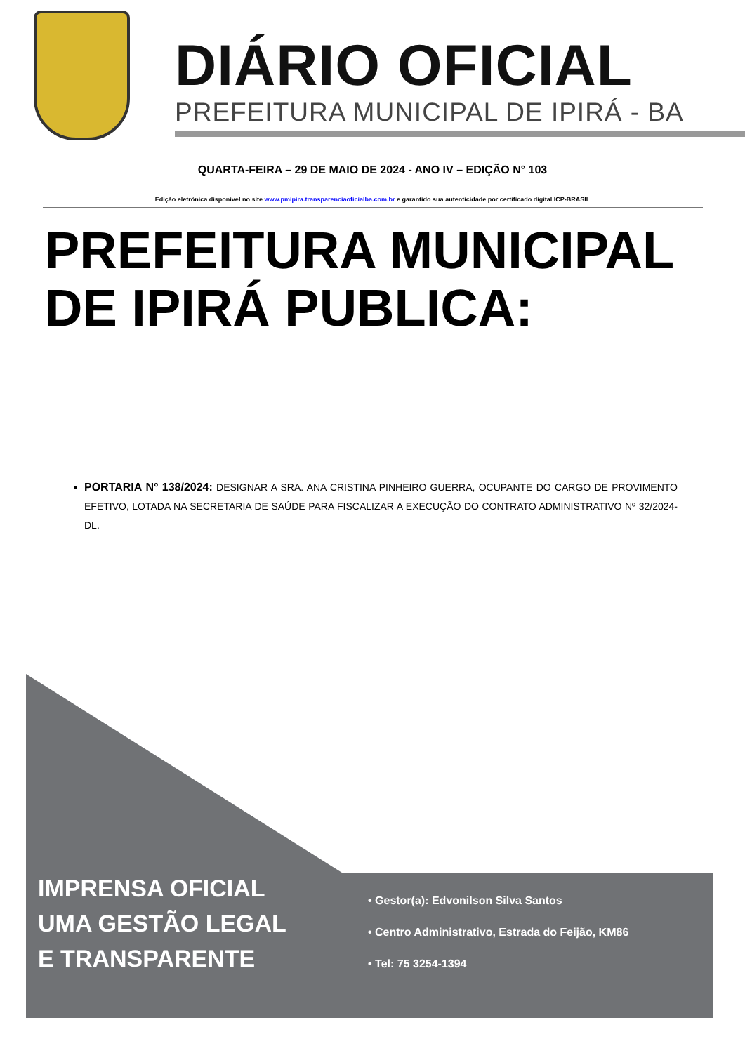DIÁRIO OFICIAL
PREFEITURA MUNICIPAL DE IPIRÁ - BA
QUARTA-FEIRA – 29 DE MAIO DE 2024 - ANO IV – EDIÇÃO N° 103
Edição eletrônica disponível no site www.pmipira.transparenciaoficialba.com.br e garantido sua autenticidade por certificado digital ICP-BRASIL
PREFEITURA MUNICIPAL
DE IPIRÁ PUBLICA:
PORTARIA Nº 138/2024: DESIGNAR A SRA. ANA CRISTINA PINHEIRO GUERRA, OCUPANTE DO CARGO DE PROVIMENTO EFETIVO, LOTADA NA SECRETARIA DE SAÚDE PARA FISCALIZAR A EXECUÇÃO DO CONTRATO ADMINISTRATIVO Nº 32/2024-DL.
IMPRENSA OFICIAL
UMA GESTÃO LEGAL
E TRANSPARENTE
• Gestor(a): Edvonilson Silva Santos
• Centro Administrativo, Estrada do Feijão, KM86
• Tel: 75 3254-1394